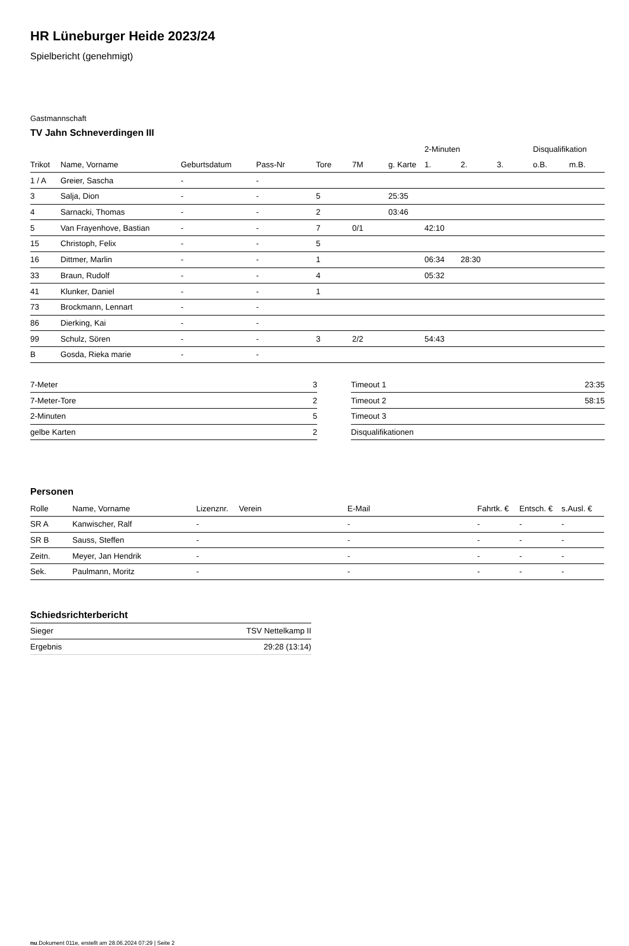HR Lüneburger Heide 2023/24
Spielbericht (genehmigt)
Gastmannschaft
TV Jahn Schneverdingen III
| | | | | | | | 2-Minuten | | | Disqualifikation | |
| --- | --- | --- | --- | --- | --- | --- | --- | --- | --- | --- | --- |
| Trikot | Name, Vorname | Geburtsdatum | Pass-Nr | Tore | 7M | g. Karte | 1. | 2. | 3. | o.B. | m.B. |
| 1 / A | Greier, Sascha | - | - | | | | | | | | |
| 3 | Salja, Dion | - | - | 5 | | 25:35 | | | | | |
| 4 | Sarnacki, Thomas | - | - | 2 | | 03:46 | | | | | |
| 5 | Van Frayenhove, Bastian | - | - | 7 | 0/1 | | 42:10 | | | | |
| 15 | Christoph, Felix | - | - | 5 | | | | | | | |
| 16 | Dittmer, Marlin | - | - | 1 | | | 06:34 | 28:30 | | | |
| 33 | Braun, Rudolf | - | - | 4 | | | 05:32 | | | | |
| 41 | Klunker, Daniel | - | - | 1 | | | | | | | |
| 73 | Brockmann, Lennart | - | - | | | | | | | | |
| 86 | Dierking, Kai | - | - | | | | | | | | |
| 99 | Schulz, Sören | - | - | 3 | 2/2 | | 54:43 | | | | |
| B | Gosda, Rieka marie | - | - | | | | | | | | |
| 7-Meter | 3 |
| 7-Meter-Tore | 2 |
| 2-Minuten | 5 |
| gelbe Karten | 2 |
| Timeout 1 | 23:35 |
| Timeout 2 | 58:15 |
| Timeout 3 | |
| Disqualifikationen | |
Personen
| Rolle | Name, Vorname | Lizenznr. | Verein | E-Mail | Fahrtk. € | Entsch. € | s.Ausl. € |
| --- | --- | --- | --- | --- | --- | --- | --- |
| SR A | Kanwischer, Ralf | - | | - | - | - | - |
| SR B | Sauss, Steffen | - | | - | - | - | - |
| Zeitn. | Meyer, Jan Hendrik | - | | - | - | - | - |
| Sek. | Paulmann, Moritz | - | | - | - | - | - |
Schiedsrichterbericht
| Sieger | TSV Nettelkamp II |
| Ergebnis | 29:28 (13:14) |
nu.Dokument 011e, erstellt am 28.06.2024 07:29 | Seite 2